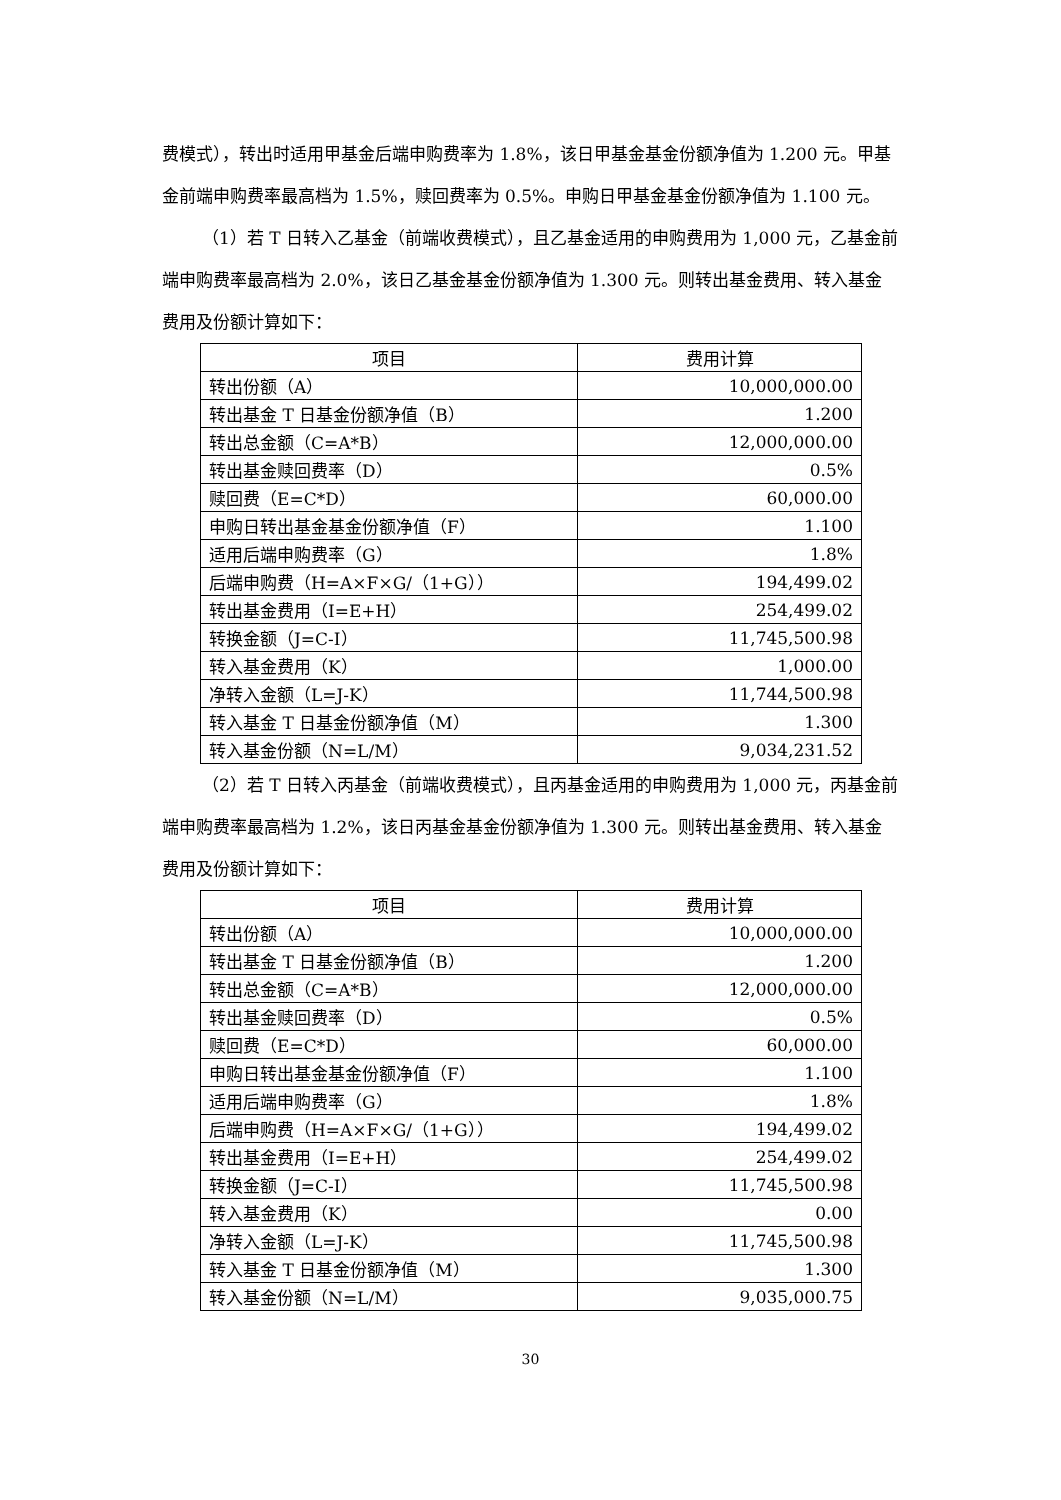费模式），转出时适用甲基金后端申购费率为 1.8%，该日甲基金基金份额净值为 1.200 元。甲基金前端申购费率最高档为 1.5%，赎回费率为 0.5%。申购日甲基金基金份额净值为 1.100 元。
（1）若 T 日转入乙基金（前端收费模式），且乙基金适用的申购费用为 1,000 元，乙基金前端申购费率最高档为 2.0%，该日乙基金基金份额净值为 1.300 元。则转出基金费用、转入基金费用及份额计算如下：
| 项目 | 费用计算 |
| --- | --- |
| 转出份额（A） | 10,000,000.00 |
| 转出基金 T 日基金份额净值（B） | 1.200 |
| 转出总金额（C=A*B） | 12,000,000.00 |
| 转出基金赎回费率（D） | 0.5% |
| 赎回费（E=C*D） | 60,000.00 |
| 申购日转出基金基金份额净值（F） | 1.100 |
| 适用后端申购费率（G） | 1.8% |
| 后端申购费（H=A×F×G/（1+G）） | 194,499.02 |
| 转出基金费用（I=E+H） | 254,499.02 |
| 转换金额（J=C-I） | 11,745,500.98 |
| 转入基金费用（K） | 1,000.00 |
| 净转入金额（L=J-K） | 11,744,500.98 |
| 转入基金 T 日基金份额净值（M） | 1.300 |
| 转入基金份额（N=L/M） | 9,034,231.52 |
（2）若 T 日转入丙基金（前端收费模式），且丙基金适用的申购费用为 1,000 元，丙基金前端申购费率最高档为 1.2%，该日丙基金基金份额净值为 1.300 元。则转出基金费用、转入基金费用及份额计算如下：
| 项目 | 费用计算 |
| --- | --- |
| 转出份额（A） | 10,000,000.00 |
| 转出基金 T 日基金份额净值（B） | 1.200 |
| 转出总金额（C=A*B） | 12,000,000.00 |
| 转出基金赎回费率（D） | 0.5% |
| 赎回费（E=C*D） | 60,000.00 |
| 申购日转出基金基金份额净值（F） | 1.100 |
| 适用后端申购费率（G） | 1.8% |
| 后端申购费（H=A×F×G/（1+G）） | 194,499.02 |
| 转出基金费用（I=E+H） | 254,499.02 |
| 转换金额（J=C-I） | 11,745,500.98 |
| 转入基金费用（K） | 0.00 |
| 净转入金额（L=J-K） | 11,745,500.98 |
| 转入基金 T 日基金份额净值（M） | 1.300 |
| 转入基金份额（N=L/M） | 9,035,000.75 |
30